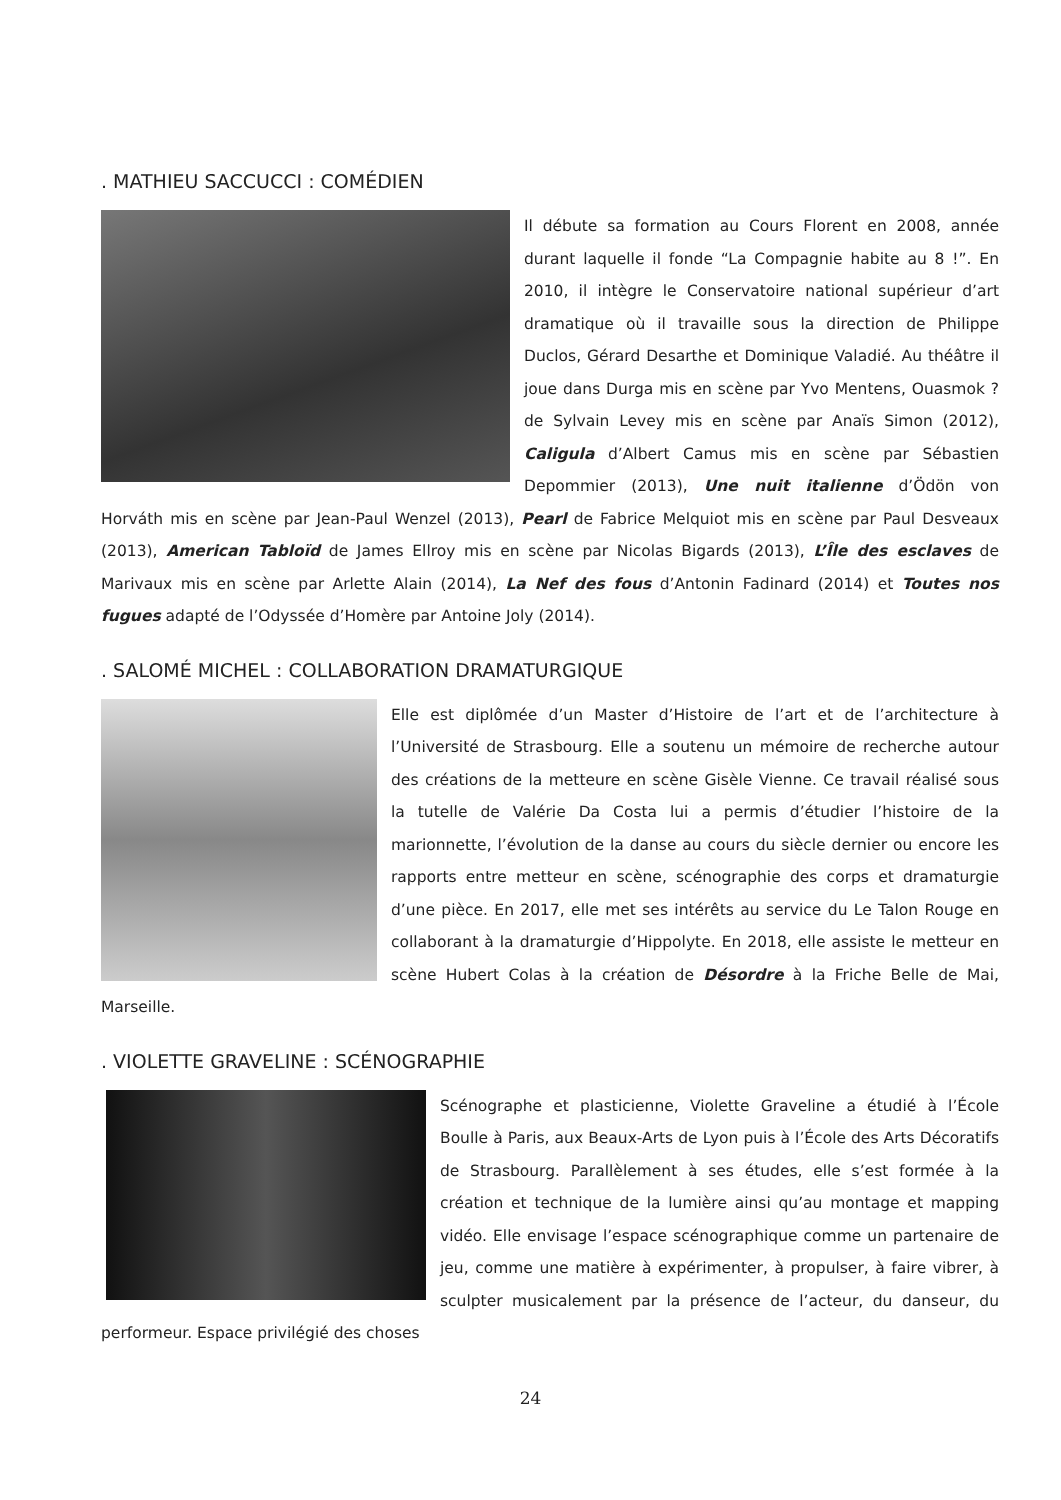. MATHIEU SACCUCCI : COMÉDIEN
Il débute sa formation au Cours Florent en 2008, année durant laquelle il fonde “La Compagnie habite au 8 !”. En 2010, il intègre le Conservatoire national supérieur d’art dramatique où il travaille sous la direction de Philippe Duclos, Gérard Desarthe et Dominique Valadié. Au théâtre il joue dans Durga mis en scène par Yvo Mentens, Ouasmok ? de Sylvain Levey mis en scène par Anaïs Simon (2012), Caligula d’Albert Camus mis en scène par Sébastien Depommier (2013), Une nuit italienne d’Ödön von Horváth mis en scène par Jean-Paul Wenzel (2013), Pearl de Fabrice Melquiot mis en scène par Paul Desveaux (2013), American Tabloïd de James Ellroy mis en scène par Nicolas Bigards (2013), L’Île des esclaves de Marivaux mis en scène par Arlette Alain (2014), La Nef des fous d’Antonin Fadinard (2014) et Toutes nos fugues adapté de l’Odyssée d’Homère par Antoine Joly (2014).
. SALOMÉ MICHEL : COLLABORATION DRAMATURGIQUE
Elle est diplômée d’un Master d’Histoire de l’art et de l’architecture à l’Université de Strasbourg. Elle a soutenu un mémoire de recherche autour des créations de la metteure en scène Gisèle Vienne. Ce travail réalisé sous la tutelle de Valérie Da Costa lui a permis d’étudier l’histoire de la marionnette, l’évolution de la danse au cours du siècle dernier ou encore les rapports entre metteur en scène, scénographie des corps et dramaturgie d’une pièce. En 2017, elle met ses intérêts au service du Le Talon Rouge en collaborant à la dramaturgie d’Hippolyte. En 2018, elle assiste le metteur en scène Hubert Colas à la création de Désordre à la Friche Belle de Mai, Marseille.
. VIOLETTE GRAVELINE : SCÉNOGRAPHIE
Scénographe et plasticienne, Violette Graveline a étudié à l’École Boulle à Paris, aux Beaux-Arts de Lyon puis à l’École des Arts Décoratifs de Strasbourg. Parallèlement à ses études, elle s’est formée à la création et technique de la lumière ainsi qu’au montage et mapping vidéo. Elle envisage l’espace scénographique comme un partenaire de jeu, comme une matière à expérimenter, à propulser, à faire vibrer, à sculpter musicalement par la présence de l’acteur, du danseur, du performeur. Espace privilégié des choses
24